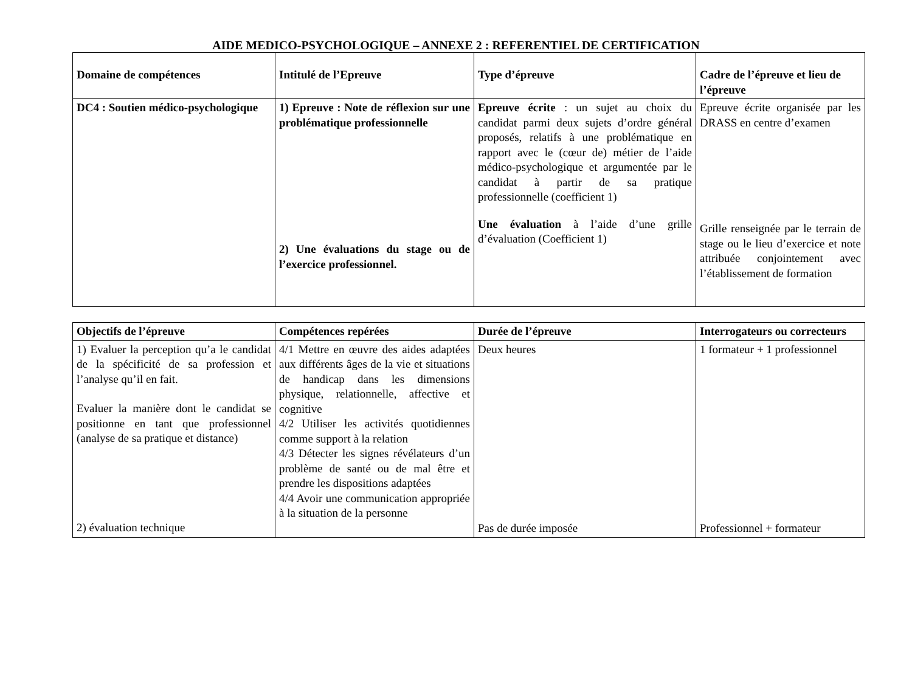AIDE MEDICO-PSYCHOLOGIQUE – ANNEXE 2 : REFERENTIEL DE CERTIFICATION
| Domaine de compétences | Intitulé de l’Epreuve | Type d’épreuve | Cadre de l’épreuve et lieu de l’épreuve |
| --- | --- | --- | --- |
| DC4 : Soutien médico-psychologique | 1) Epreuve : Note de réflexion sur une problématique professionnelle 2) Une évaluations du stage ou de l’exercice professionnel. | Epreuve écrite : un sujet au choix du candidat parmi deux sujets d’ordre général proposés, relatifs à une problématique en rapport avec le (cœur de) métier de l’aide médico-psychologique et argumentée par le candidat à partir de sa pratique professionnelle (coefficient 1) Une évaluation à l’aide d’une grille d’évaluation (Coefficient 1) | Epreuve écrite organisée par les DRASS en centre d’examen Grille renseignée par le terrain de stage ou le lieu d’exercice et note attribuée conjointement avec l’établissement de formation |
| Objectifs de l’épreuve | Compétences repérées | Durée de l’épreuve | Interrogateurs ou correcteurs |
| --- | --- | --- | --- |
| 1) Evaluer la perception qu’a le candidat de la spécificité de sa profession et l’analyse qu’il en fait. Evaluer la manière dont le candidat se positionne en tant que professionnel (analyse de sa pratique et distance) 2) évaluation technique | 4/1 Mettre en œuvre des aides adaptées aux différents âges de la vie et situations de handicap dans les dimensions physique, relationnelle, affective et cognitive 4/2 Utiliser les activités quotidiennes comme support à la relation 4/3 Détecter les signes révélateurs d’un problème de santé ou de mal être et prendre les dispositions adaptées 4/4 Avoir une communication appropriée à la situation de la personne | Deux heures Pas de durée imposée | 1 formateur + 1 professionnel Professionnel + formateur |